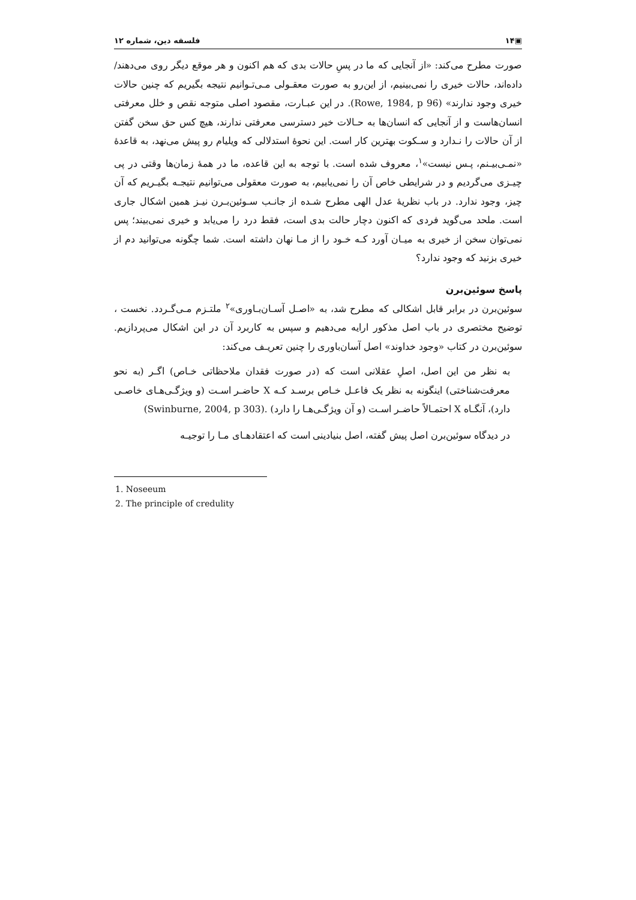▣۱۴ فلسفه دین، شماره ۱۲
صورت مطرح می‌کند: «از آنجایی که ما در پسِ حالات بدی که هم اکنون و هر موقع دیگر روی می‌دهند/ داده‌اند، حالات خیری را نمی‌بینیم، از این‌رو به صورت معقـولی مـی‌تـوانیم نتیجه بگیریم که چنین حالات خیری وجود ندارند» (Rowe, 1984, p 96). در این عبـارت، مقصود اصلی متوجه نقص و خلل معرفتی انسان‌هاست و از آنجایی که انسان‌ها به حـالات خیر دسترسی معرفتی ندارند، هیچ کس حق سخن گفتن از آن حالات را نـدارد و سـکوت بهترین کار است. این نحوهٔ استدلالی که ویلیام رو پیش می‌نهد، به قاعدهٔ «نمـی‌بیـنم، پـس نیست»<sup>۱</sup>، معروف شده است. با توجه به این قاعده، ما در همهٔ زمان‌ها وقتی در پی چیـزی می‌گردیم و در شرایطی خاص آن را نمی‌یابیم، به صورت معقولی می‌توانیم نتیجـه بگیـریم که آن چیز، وجود ندارد. در باب نظریهٔ عدل الهی مطرح شـده از جانـب سـوئین‌بـرن نیـز همین اشکال جاری است. ملحد می‌گوید فردی که اکنون دچار حالت بدی است، فقط درد را می‌یابد و خیری نمی‌بیند؛ پس نمی‌توان سخن از خیری به میـان آورد کـه خـود را از مـا نهان داشته است. شما چگونه می‌توانید دم از خیری بزنید که وجود ندارد؟
پاسخ سوئین‌برن
سوئین‌برن در برابر قابل اشکالی که مطرح شد، به «اصـل آسـان‌بـاوری»<sup>۲</sup> ملتـزم مـی‌گـردد. نخست ، توضیح مختصری در باب اصل مذکور ارایه می‌دهیم و سپس به کاربرد آن در این اشکال می‌پردازیم. سوئین‌برن در کتاب «وجود خداوند» اصل آسان‌باوری را چنین تعریـف می‌کند:
به نظر من این اصل، اصلِ عقلانی است که (در صورت فقدان ملاحظاتی خـاص) اگـر (به نحو معرفت‌شناختی) اینگونه به نظر یک فاعـل خـاص برسـد کـه X حاضـر اسـت (و ویژگـی‌هـای خاصـی دارد)، آنگـاه X احتمـالاً حاضـر اسـت (و آن ویژگـی‌هـا را دارد) .(Swinburne, 2004, p 303)
در دیدگاه سوئین‌برن اصل پیش گفته، اصل بنیادینی است که اعتقادهـای مـا را توجیـه
1. Noseeum
2. The principle of credulity